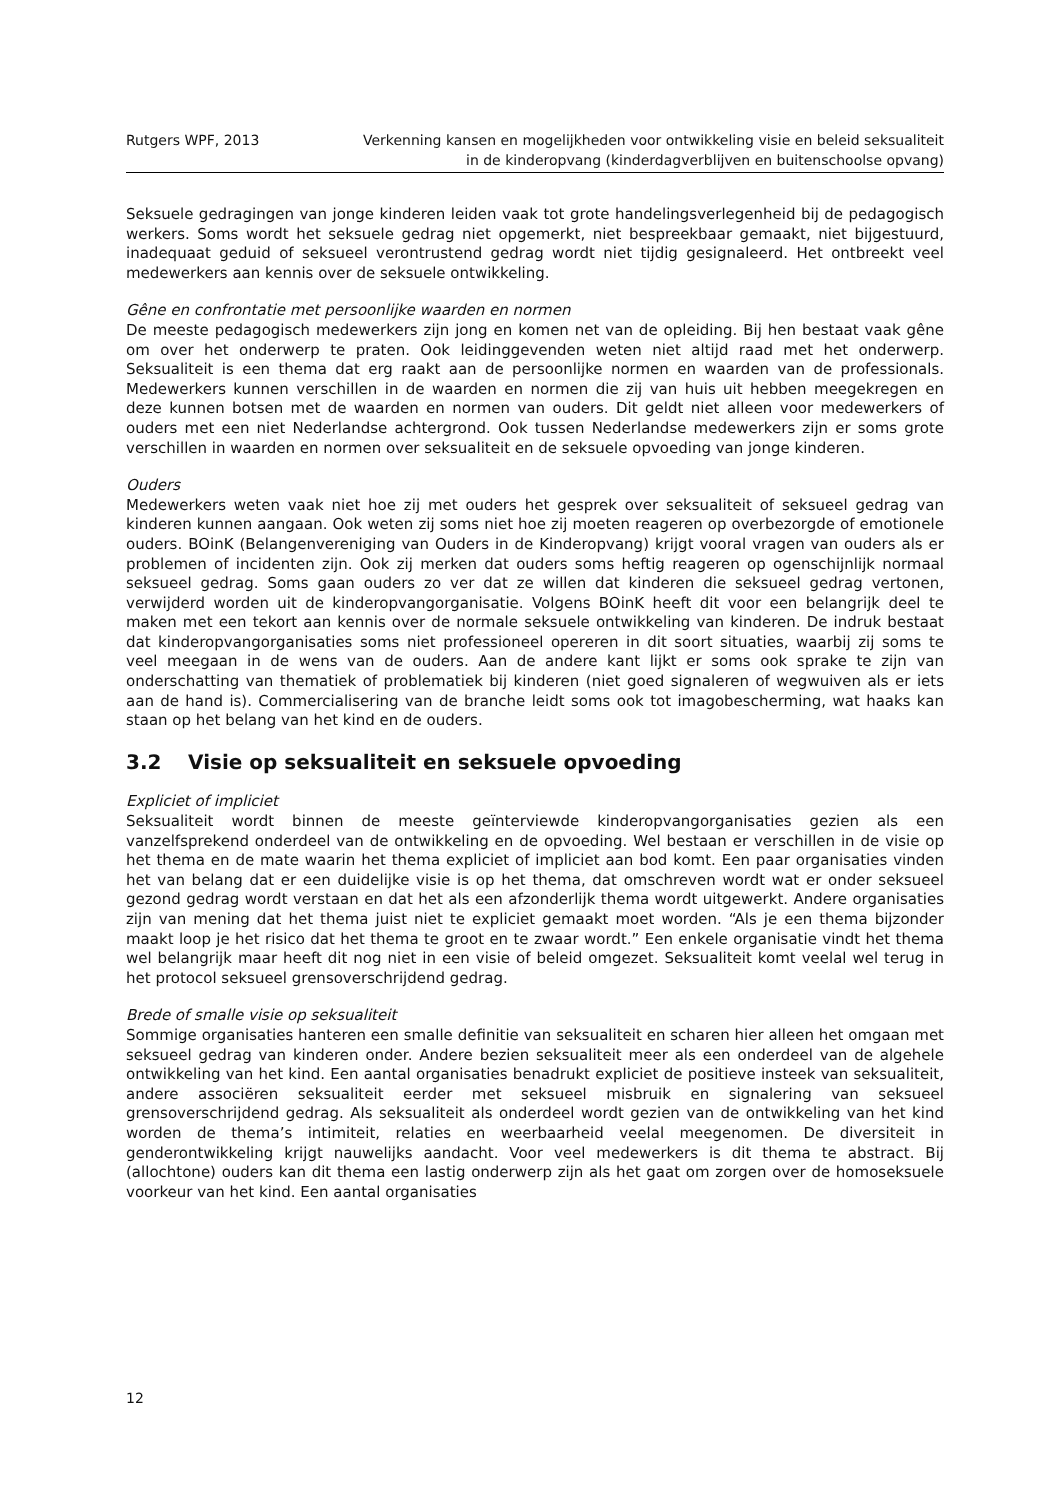Rutgers WPF, 2013 Verkenning kansen en mogelijkheden voor ontwikkeling visie en beleid seksualiteit
in de kinderopvang (kinderdagverblijven en buitenschoolse opvang)
Seksuele gedragingen van jonge kinderen leiden vaak tot grote handelingsverlegenheid bij de pedagogisch werkers. Soms wordt het seksuele gedrag niet opgemerkt, niet bespreekbaar gemaakt, niet bijgestuurd, inadequaat geduid of seksueel verontrustend gedrag wordt niet tijdig gesignaleerd. Het ontbreekt veel medewerkers aan kennis over de seksuele ontwikkeling.
Gêne en confrontatie met persoonlijke waarden en normen
De meeste pedagogisch medewerkers zijn jong en komen net van de opleiding. Bij hen bestaat vaak gêne om over het onderwerp te praten. Ook leidinggevenden weten niet altijd raad met het onderwerp. Seksualiteit is een thema dat erg raakt aan de persoonlijke normen en waarden van de professionals. Medewerkers kunnen verschillen in de waarden en normen die zij van huis uit hebben meegekregen en deze kunnen botsen met de waarden en normen van ouders. Dit geldt niet alleen voor medewerkers of ouders met een niet Nederlandse achtergrond. Ook tussen Nederlandse medewerkers zijn er soms grote verschillen in waarden en normen over seksualiteit en de seksuele opvoeding van jonge kinderen.
Ouders
Medewerkers weten vaak niet hoe zij met ouders het gesprek over seksualiteit of seksueel gedrag van kinderen kunnen aangaan. Ook weten zij soms niet hoe zij moeten reageren op overbezorgde of emotionele ouders. BOinK (Belangenvereniging van Ouders in de Kinderopvang) krijgt vooral vragen van ouders als er problemen of incidenten zijn. Ook zij merken dat ouders soms heftig reageren op ogenschijnlijk normaal seksueel gedrag. Soms gaan ouders zo ver dat ze willen dat kinderen die seksueel gedrag vertonen, verwijderd worden uit de kinderopvangorganisatie. Volgens BOinK heeft dit voor een belangrijk deel te maken met een tekort aan kennis over de normale seksuele ontwikkeling van kinderen. De indruk bestaat dat kinderopvangorganisaties soms niet professioneel opereren in dit soort situaties, waarbij zij soms te veel meegaan in de wens van de ouders. Aan de andere kant lijkt er soms ook sprake te zijn van onderschatting van thematiek of problematiek bij kinderen (niet goed signaleren of wegwuiven als er iets aan de hand is). Commercialisering van de branche leidt soms ook tot imagobescherming, wat haaks kan staan op het belang van het kind en de ouders.
3.2 Visie op seksualiteit en seksuele opvoeding
Expliciet of impliciet
Seksualiteit wordt binnen de meeste geïnterviewde kinderopvangorganisaties gezien als een vanzelfsprekend onderdeel van de ontwikkeling en de opvoeding. Wel bestaan er verschillen in de visie op het thema en de mate waarin het thema expliciet of impliciet aan bod komt. Een paar organisaties vinden het van belang dat er een duidelijke visie is op het thema, dat omschreven wordt wat er onder seksueel gezond gedrag wordt verstaan en dat het als een afzonderlijk thema wordt uitgewerkt. Andere organisaties zijn van mening dat het thema juist niet te expliciet gemaakt moet worden. “Als je een thema bijzonder maakt loop je het risico dat het thema te groot en te zwaar wordt.” Een enkele organisatie vindt het thema wel belangrijk maar heeft dit nog niet in een visie of beleid omgezet. Seksualiteit komt veelal wel terug in het protocol seksueel grensoverschrijdend gedrag.
Brede of smalle visie op seksualiteit
Sommige organisaties hanteren een smalle definitie van seksualiteit en scharen hier alleen het omgaan met seksueel gedrag van kinderen onder. Andere bezien seksualiteit meer als een onderdeel van de algehele ontwikkeling van het kind. Een aantal organisaties benadrukt expliciet de positieve insteek van seksualiteit, andere associëren seksualiteit eerder met seksueel misbruik en signalering van seksueel grensoverschrijdend gedrag. Als seksualiteit als onderdeel wordt gezien van de ontwikkeling van het kind worden de thema’s intimiteit, relaties en weerbaarheid veelal meegenomen. De diversiteit in genderontwikkeling krijgt nauwelijks aandacht. Voor veel medewerkers is dit thema te abstract. Bij (allochtone) ouders kan dit thema een lastig onderwerp zijn als het gaat om zorgen over de homoseksuele voorkeur van het kind. Een aantal organisaties
12